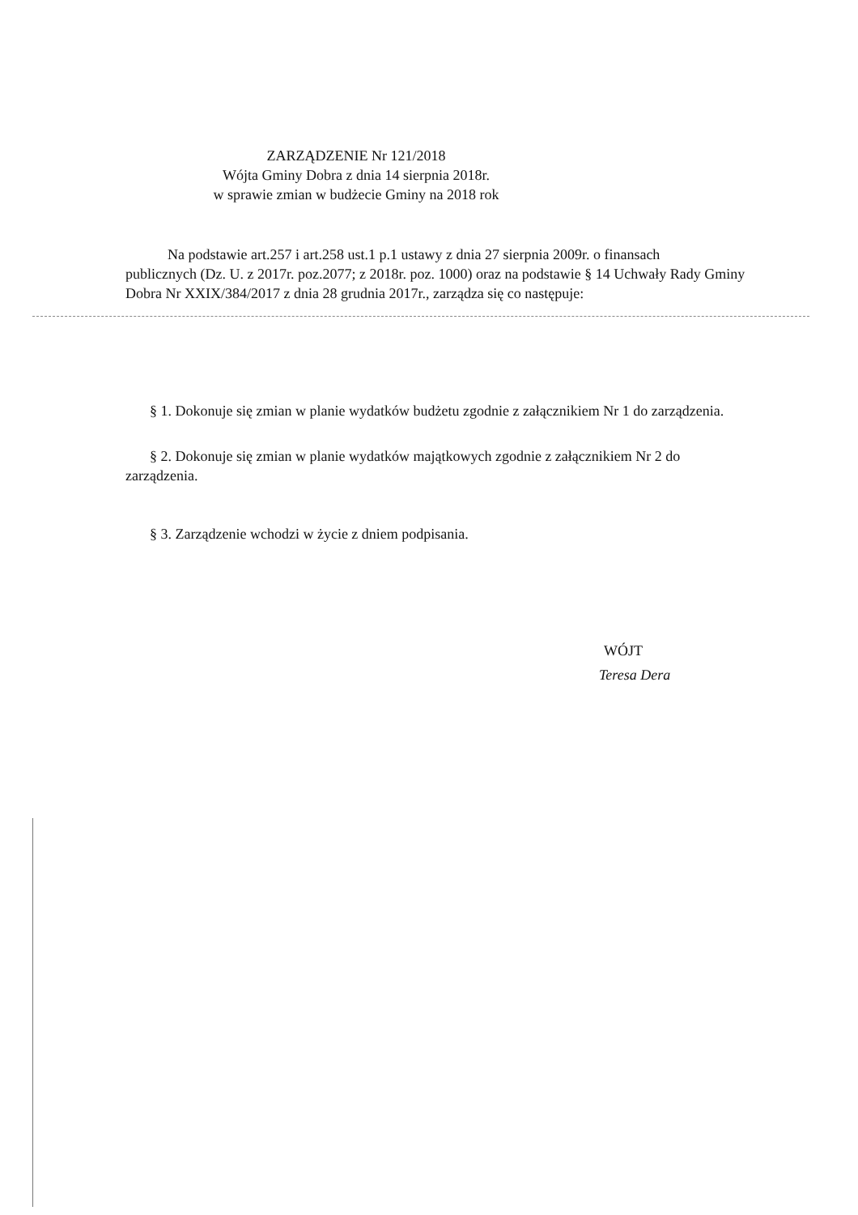ZARZĄDZENIE Nr 121/2018
Wójta Gminy Dobra z dnia 14 sierpnia 2018r.
w sprawie zmian w budżecie Gminy na 2018 rok
Na podstawie art.257 i art.258 ust.1 p.1 ustawy z dnia 27 sierpnia 2009r. o finansach
publicznych (Dz. U. z 2017r. poz.2077; z 2018r. poz. 1000) oraz na podstawie § 14 Uchwały Rady Gminy Dobra Nr XXIX/384/2017 z dnia 28 grudnia 2017r., zarządza się co następuje:
§ 1. Dokonuje się zmian w planie wydatków budżetu zgodnie z załącznikiem Nr 1 do zarządzenia.
§ 2. Dokonuje się zmian w planie wydatków majątkowych zgodnie z załącznikiem Nr 2 do zarządzenia.
§ 3. Zarządzenie wchodzi w życie z dniem podpisania.
WÓJT
Teresa Dera